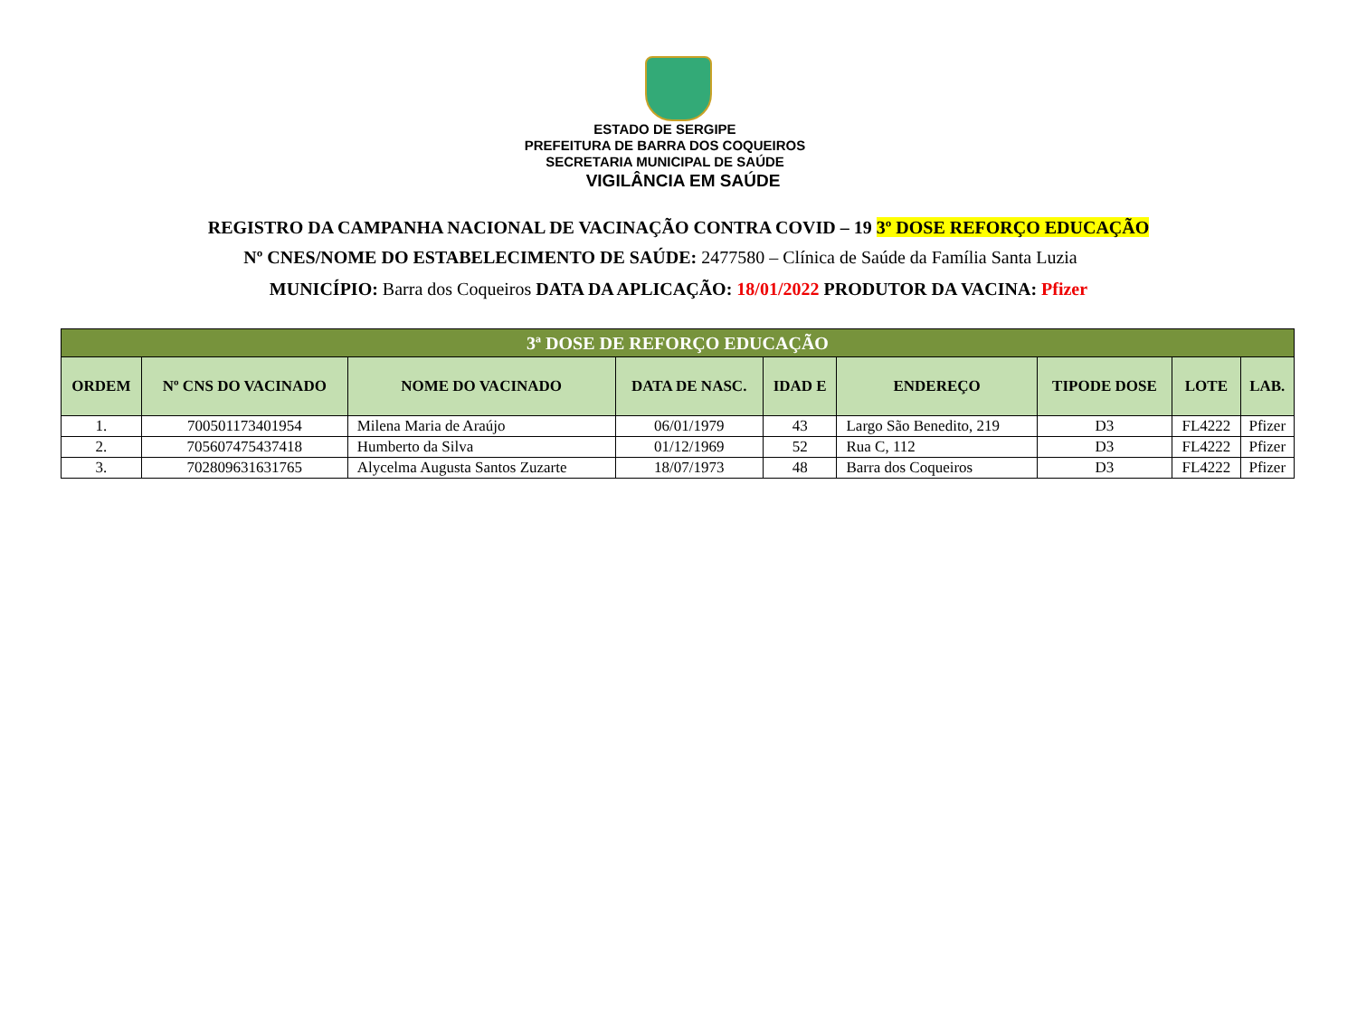ESTADO DE SERGIPE
PREFEITURA DE BARRA DOS COQUEIROS
SECRETARIA MUNICIPAL DE SAÚDE
VIGILÂNCIA EM SAÚDE
REGISTRO DA CAMPANHA NACIONAL DE VACINAÇÃO CONTRA COVID – 19 3º DOSE REFORÇO EDUCAÇÃO
Nº CNES/NOME DO ESTABELECIMENTO DE SAÚDE: 2477580 – Clínica de Saúde da Família Santa Luzia
MUNICÍPIO: Barra dos Coqueiros DATA DA APLICAÇÃO: 18/01/2022 PRODUTOR DA VACINA: Pfizer
| 3ª DOSE DE REFORÇO EDUCAÇÃO | | | | | | | | |
| --- | --- | --- | --- | --- | --- | --- | --- | --- |
| ORDEM | Nº CNS DO VACINADO | NOME DO VACINADO | DATA DE NASC. | IDAD E | ENDEREÇO | TIPODE DOSE | LOTE | LAB. |
| 1. | 700501173401954 | Milena Maria de Araújo | 06/01/1979 | 43 | Largo São Benedito, 219 | D3 | FL4222 | Pfizer |
| 2. | 705607475437418 | Humberto da Silva | 01/12/1969 | 52 | Rua C, 112 | D3 | FL4222 | Pfizer |
| 3. | 702809631631765 | Alycelma Augusta Santos Zuzarte | 18/07/1973 | 48 | Barra dos Coqueiros | D3 | FL4222 | Pfizer |